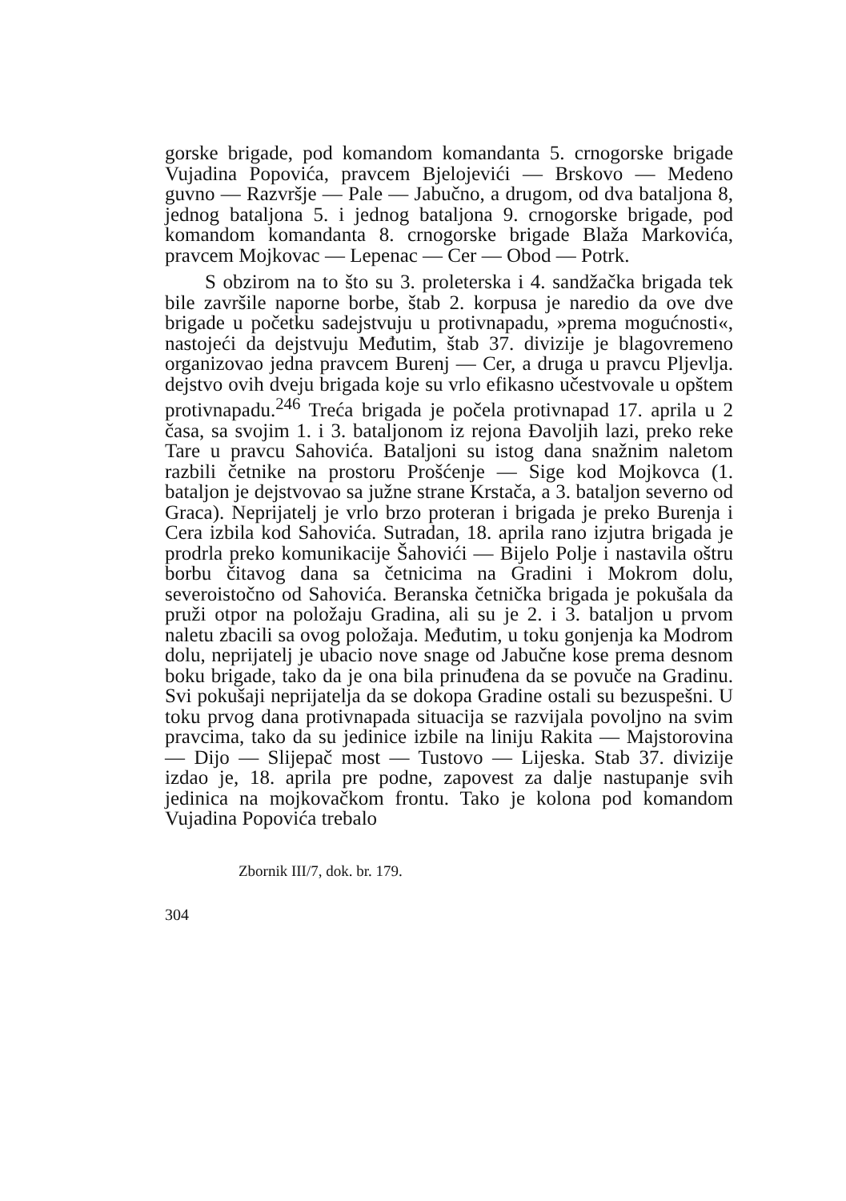gorske brigade, pod komandom komandanta 5. crnogorske brigade Vujadina Popovića, pravcem Bjelojevići — Brskovo — Medeno guvno — Razvršje — Pale — Jabučno, a drugom, od dva bataljona 8, jednog bataljona 5. i jednog bataljona 9. crnogorske brigade, pod komandom komandanta 8. crnogorske brigade Blaža Markovića, pravcem Mojkovac — Lepenac — Cer — Obod — Potrk.
S obzirom na to što su 3. proleterska i 4. sandžačka brigada tek bile završile naporne borbe, štab 2. korpusa je naredio da ove dve brigade u početku sadejstvuju u protivnapadu, »prema mogućnosti«, nastojeći da dejstvuju Međutim, štab 37. divizije je blagovremeno organizovao jedna pravcem Burenj — Cer, a druga u pravcu Pljevlja. dejstvo ovih dveju brigada koje su vrlo efikasno učestvovale u opštem protivnapadu.<sup>246</sup> Treća brigada je počela protivnapad 17. aprila u 2 časa, sa svojim 1. i 3. bataljonom iz rejona Đavoljih lazi, preko reke Tare u pravcu Sahovića. Bataljoni su istog dana snažnim naletom razbili četnike na prostoru Prošćenje — Sige kod Mojkovca (1. bataljon je dejstvovao sa južne strane Krstača, a 3. bataljon severno od Graca). Neprijatelj je vrlo brzo proteran i brigada je preko Burenja i Cera izbila kod Sahovića. Sutradan, 18. aprila rano izjutra brigada je prodrla preko komunikacije Šahovići — Bijelo Polje i nastavila oštru borbu čitavog dana sa četnicima na Gradini i Mokrom dolu, severoistočno od Sahovića. Beranska četnička brigada je pokušala da pruži otpor na položaju Gradina, ali su je 2. i 3. bataljon u prvom naletu zbacili sa ovog položaja. Međutim, u toku gonjenja ka Modrom dolu, neprijatelj je ubacio nove snage od Jabučne kose prema desnom boku brigade, tako da je ona bila prinuđena da se povuče na Gradinu. Svi pokušaji neprijatelja da se dokopa Gradine ostali su bezuspešni. U toku prvog dana protivnapada situacija se razvijala povoljno na svim pravcima, tako da su jedinice izbile na liniju Rakita — Majstorovina — Dijo — Slijepač most — Tustovo — Lijeska. Stab 37. divizije izdao je, 18. aprila pre podne, zapovest za dalje nastupanje svih jedinica na mojkovačkom frontu. Tako je kolona pod komandom Vujadina Popovića trebalo
Zbornik III/7, dok. br. 179.
304